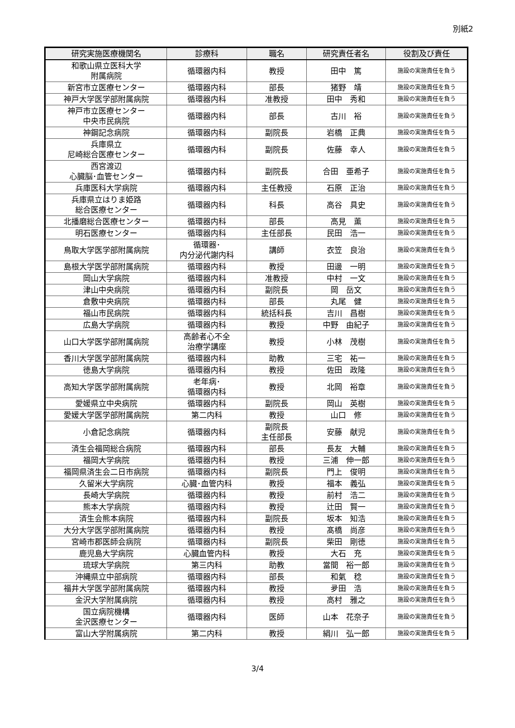別紙2
| 研究実施医療機関名 | 診療科 | 職名 | 研究責任者名 | 役割及び責任 |
| --- | --- | --- | --- | --- |
| 和歌山県立医科大学 附属病院 | 循環器内科 | 教授 | 田中 篤 | 施設の実施責任を負う |
| 新宮市立医療センター | 循環器内科 | 部長 | 猪野 靖 | 施設の実施責任を負う |
| 神戸大学医学部附属病院 | 循環器内科 | 准教授 | 田中 秀和 | 施設の実施責任を負う |
| 神戸市立医療センター 中央市民病院 | 循環器内科 | 部長 | 古川 裕 | 施設の実施責任を負う |
| 神鋼記念病院 | 循環器内科 | 副院長 | 岩橋 正典 | 施設の実施責任を負う |
| 兵庫県立 尼崎総合医療センター | 循環器内科 | 副院長 | 佐藤 幸人 | 施設の実施責任を負う |
| 西宮渡辺 心臓脳･血管センター | 循環器内科 | 副院長 | 合田 亜希子 | 施設の実施責任を負う |
| 兵庫医科大学病院 | 循環器内科 | 主任教授 | 石原 正治 | 施設の実施責任を負う |
| 兵庫県立はりま姫路 総合医療センター | 循環器内科 | 科長 | 高谷 具史 | 施設の実施責任を負う |
| 北播磨総合医療センター | 循環器内科 | 部長 | 高見 薫 | 施設の実施責任を負う |
| 明石医療センター | 循環器内科 | 主任部長 | 民田 浩一 | 施設の実施責任を負う |
| 鳥取大学医学部附属病院 | 循環器･ 内分泌代謝内科 | 講師 | 衣笠 良治 | 施設の実施責任を負う |
| 島根大学医学部附属病院 | 循環器内科 | 教授 | 田邊 一明 | 施設の実施責任を負う |
| 岡山大学病院 | 循環器内科 | 准教授 | 中村 一文 | 施設の実施責任を負う |
| 津山中央病院 | 循環器内科 | 副院長 | 岡 岳文 | 施設の実施責任を負う |
| 倉敷中央病院 | 循環器内科 | 部長 | 丸尾 健 | 施設の実施責任を負う |
| 福山市民病院 | 循環器内科 | 統括科長 | 吉川 昌樹 | 施設の実施責任を負う |
| 広島大学病院 | 循環器内科 | 教授 | 中野 由紀子 | 施設の実施責任を負う |
| 山口大学医学部附属病院 | 高齢者心不全 治療学講座 | 教授 | 小林 茂樹 | 施設の実施責任を負う |
| 香川大学医学部附属病院 | 循環器内科 | 助教 | 三宅 祐一 | 施設の実施責任を負う |
| 徳島大学病院 | 循環器内科 | 教授 | 佐田 政隆 | 施設の実施責任を負う |
| 高知大学医学部附属病院 | 老年病･ 循環器内科 | 教授 | 北岡 裕章 | 施設の実施責任を負う |
| 愛媛県立中央病院 | 循環器内科 | 副院長 | 岡山 英樹 | 施設の実施責任を負う |
| 愛媛大学医学部附属病院 | 第二内科 | 教授 | 山口 修 | 施設の実施責任を負う |
| 小倉記念病院 | 循環器内科 | 副院長 主任部長 | 安藤 献児 | 施設の実施責任を負う |
| 済生会福岡総合病院 | 循環器内科 | 部長 | 長友 大輔 | 施設の実施責任を負う |
| 福岡大学病院 | 循環器内科 | 教授 | 三浦 伸一郎 | 施設の実施責任を負う |
| 福岡県済生会二日市病院 | 循環器内科 | 副院長 | 門上 俊明 | 施設の実施責任を負う |
| 久留米大学病院 | 心臓･血管内科 | 教授 | 福本 義弘 | 施設の実施責任を負う |
| 長崎大学病院 | 循環器内科 | 教授 | 前村 浩二 | 施設の実施責任を負う |
| 熊本大学病院 | 循環器内科 | 教授 | 辻田 賢一 | 施設の実施責任を負う |
| 済生会熊本病院 | 循環器内科 | 副院長 | 坂本 知浩 | 施設の実施責任を負う |
| 大分大学医学部附属病院 | 循環器内科 | 教授 | 髙橋 尚彦 | 施設の実施責任を負う |
| 宮崎市郡医師会病院 | 循環器内科 | 副院長 | 柴田 剛徳 | 施設の実施責任を負う |
| 鹿児島大学病院 | 心臓血管内科 | 教授 | 大石 充 | 施設の実施責任を負う |
| 琉球大学病院 | 第三内科 | 助教 | 當間 裕一郎 | 施設の実施責任を負う |
| 沖縄県立中部病院 | 循環器内科 | 部長 | 和氣 稔 | 施設の実施責任を負う |
| 福井大学医学部附属病院 | 循環器内科 | 教授 | 夛田 浩 | 施設の実施責任を負う |
| 金沢大学附属病院 | 循環器内科 | 教授 | 高村 雅之 | 施設の実施責任を負う |
| 国立病院機構 金沢医療センター | 循環器内科 | 医師 | 山本 花奈子 | 施設の実施責任を負う |
| 富山大学附属病院 | 第二内科 | 教授 | 絹川 弘一郎 | 施設の実施責任を負う |
3/4